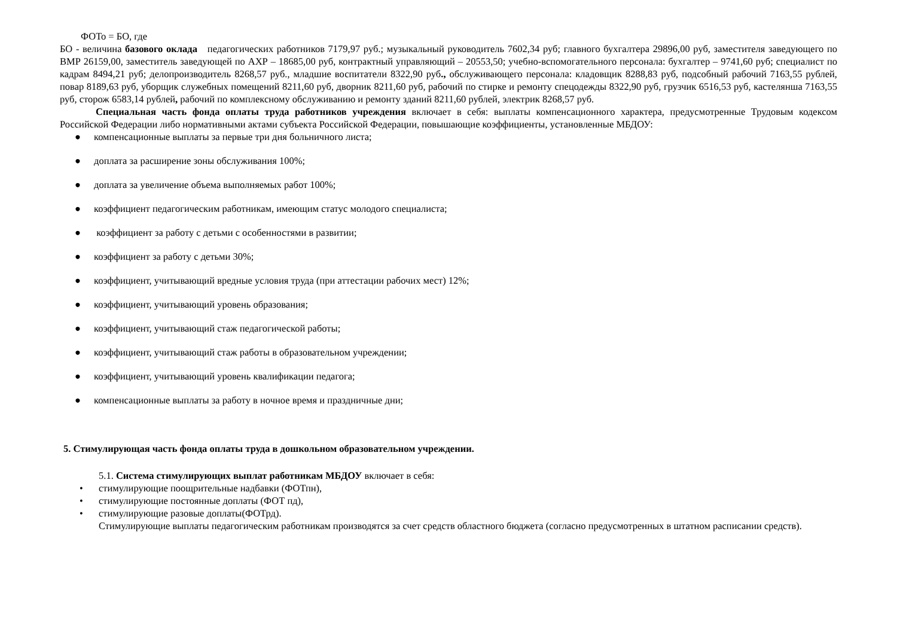ФОТо = БО, где
БО - величина базового оклада педагогических работников 7179,97 руб.; музыкальный руководитель 7602,34 руб; главного бухгалтера 29896,00 руб, заместителя заведующего по ВМР 26159,00, заместитель заведующей по АХР – 18685,00 руб, контрактный управляющий – 20553,50; учебно-вспомогательного персонала: бухгалтер – 9741,60 руб; специалист по кадрам 8494,21 руб; делопроизводитель 8268,57 руб., младшие воспитатели 8322,90 руб., обслуживающего персонала: кладовщик 8288,83 руб, подсобный рабочий 7163,55 рублей, повар 8189,63 руб, уборщик служебных помещений 8211,60 руб, дворник 8211,60 руб, рабочий по стирке и ремонту спецодежды 8322,90 руб, грузчик 6516,53 руб, кастелянша 7163,55 руб, сторож 6583,14 рублей, рабочий по комплексному обслуживанию и ремонту зданий 8211,60 рублей, электрик 8268,57 руб.
Специальная часть фонда оплаты труда работников учреждения включает в себя: выплаты компенсационного характера, предусмотренные Трудовым кодексом Российской Федерации либо нормативными актами субъекта Российской Федерации, повышающие коэффициенты, установленные МБДОУ:
● компенсационные выплаты за первые три дня больничного листа;
● доплата за расширение зоны обслуживания 100%;
● доплата за увеличение объема выполняемых работ 100%;
● коэффициент педагогическим работникам, имеющим статус молодого специалиста;
● коэффициент за работу с детьми с особенностями в развитии;
● коэффициент за работу с детьми 30%;
● коэффициент, учитывающий вредные условия труда (при аттестации рабочих мест) 12%;
● коэффициент, учитывающий уровень образования;
● коэффициент, учитывающий стаж педагогической работы;
● коэффициент, учитывающий стаж работы в образовательном учреждении;
● коэффициент, учитывающий уровень квалификации педагога;
● компенсационные выплаты за работу в ночное время и праздничные дни;
5. Стимулирующая часть фонда оплаты труда в дошкольном образовательном учреждении.
5.1. Система стимулирующих выплат работникам МБДОУ включает в себя:
• стимулирующие поощрительные надбавки (ФОТпн),
• стимулирующие постоянные доплаты (ФОТ пд),
• стимулирующие разовые доплаты(ФОТрд).
Стимулирующие выплаты педагогическим работникам производятся за счет средств областного бюджета (согласно предусмотренных в штатном расписании средств).